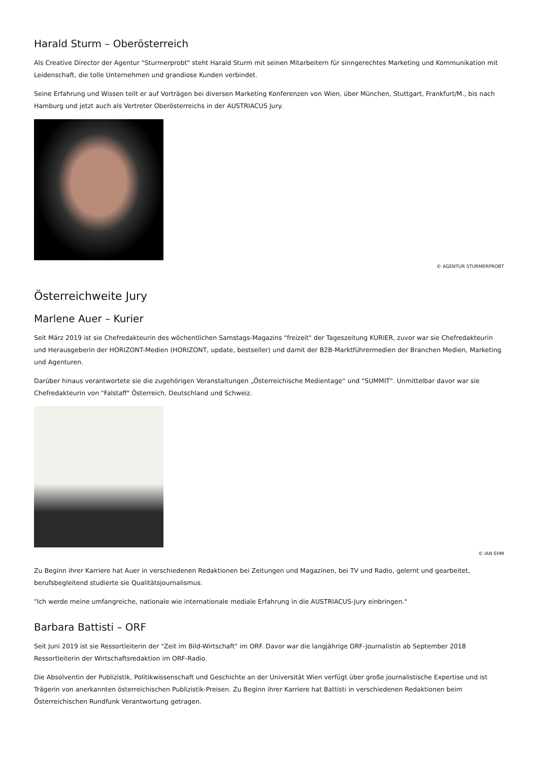Harald Sturm – Oberösterreich
Als Creative Director der Agentur "Sturmerprobt" steht Harald Sturm mit seinen Mitarbeitern für sinngerechtes Marketing und Kommunikation mit Leidenschaft, die tolle Unternehmen und grandiose Kunden verbindet.
Seine Erfahrung und Wissen teilt er auf Vorträgen bei diversen Marketing Konferenzen von Wien, über München, Stuttgart, Frankfurt/M., bis nach Hamburg und jetzt auch als Vertreter Oberösterreichs in der AUSTRIACUS Jury.
© AGENTUR STURMERPROBT
Österreichweite Jury
Marlene Auer – Kurier
Seit März 2019 ist sie Chefredakteurin des wöchentlichen Samstags-Magazins "freizeit" der Tageszeitung KURIER, zuvor war sie Chefredakteurin und Herausgeberin der HORIZONT-Medien (HORIZONT, update, bestseller) und damit der B2B-Marktführermedien der Branchen Medien, Marketing und Agenturen.
Darüber hinaus verantwortete sie die zugehörigen Veranstaltungen „Österreichische Medientage“ und "SUMMIT". Unmittelbar davor war sie Chefredakteurin von "Falstaff" Österreich, Deutschland und Schweiz.
© IAN EHM
Zu Beginn ihrer Karriere hat Auer in verschiedenen Redaktionen bei Zeitungen und Magazinen, bei TV und Radio, gelernt und gearbeitet, berufsbegleitend studierte sie Qualitätsjournalismus.
"Ich werde meine umfangreiche, nationale wie internationale mediale Erfahrung in die AUSTRIACUS-Jury einbringen."
Barbara Battisti – ORF
Seit Juni 2019 ist sie Ressortleiterin der "Zeit im Bild-Wirtschaft" im ORF. Davor war die langjährige ORF-Journalistin ab September 2018 Ressortleiterin der Wirtschaftsredaktion im ORF-Radio.
Die Absolventin der Publizistik, Politikwissenschaft und Geschichte an der Universität Wien verfügt über große journalistische Expertise und ist Trägerin von anerkannten österreichischen Publizistik-Preisen. Zu Beginn ihrer Karriere hat Battisti in verschiedenen Redaktionen beim Österreichischen Rundfunk Verantwortung getragen.